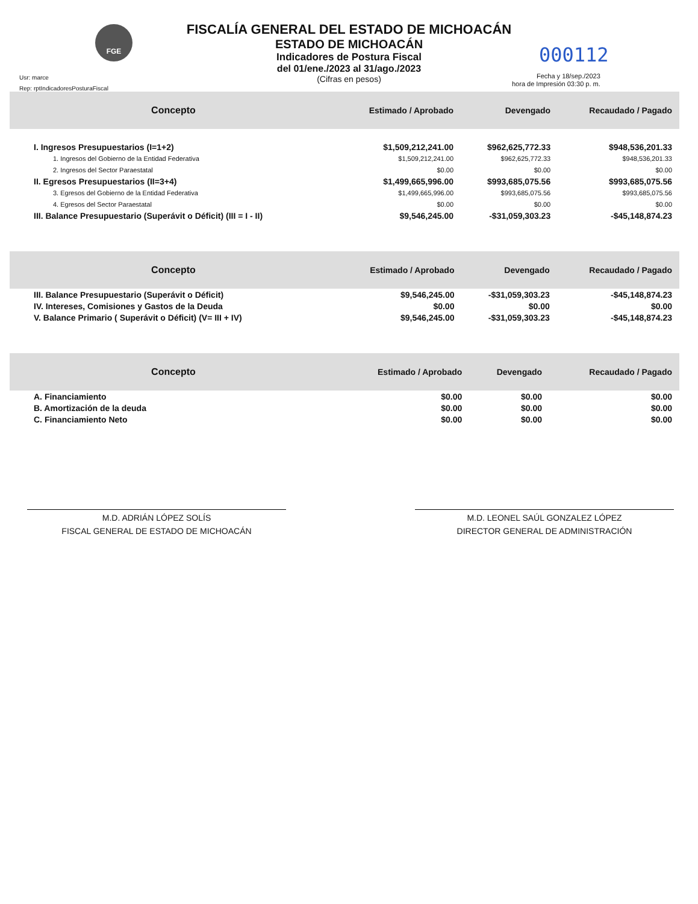FGE
FISCALÍA GENERAL DEL ESTADO DE MICHOACÁN
ESTADO DE MICHOACÁN
Indicadores de Postura Fiscal
del 01/ene./2023 al 31/ago./2023
(Cifras en pesos)
Usr: marce
Rep: rptIndicadoresPosturaFiscal
000112
Fecha y 18/sep./2023
hora de Impresión 03:30 p. m.
| Concepto | Estimado / Aprobado | Devengado | Recaudado / Pagado |
| --- | --- | --- | --- |
| I. Ingresos Presupuestarios (I=1+2) | $1,509,212,241.00 | $962,625,772.33 | $948,536,201.33 |
| 1. Ingresos del Gobierno de la Entidad Federativa | $1,509,212,241.00 | $962,625,772.33 | $948,536,201.33 |
| 2. Ingresos del Sector Paraestatal | $0.00 | $0.00 | $0.00 |
| II. Egresos Presupuestarios (II=3+4) | $1,499,665,996.00 | $993,685,075.56 | $993,685,075.56 |
| 3. Egresos del Gobierno de la Entidad Federativa | $1,499,665,996.00 | $993,685,075.56 | $993,685,075.56 |
| 4. Egresos del Sector Paraestatal | $0.00 | $0.00 | $0.00 |
| III. Balance Presupuestario (Superávit o Déficit) (III = I - II) | $9,546,245.00 | -$31,059,303.23 | -$45,148,874.23 |
| Concepto | Estimado / Aprobado | Devengado | Recaudado / Pagado |
| --- | --- | --- | --- |
| III. Balance Presupuestario (Superávit o Déficit) | $9,546,245.00 | -$31,059,303.23 | -$45,148,874.23 |
| IV. Intereses, Comisiones y Gastos de la Deuda | $0.00 | $0.00 | $0.00 |
| V. Balance Primario ( Superávit o Déficit) (V= III + IV) | $9,546,245.00 | -$31,059,303.23 | -$45,148,874.23 |
| Concepto | Estimado / Aprobado | Devengado | Recaudado / Pagado |
| --- | --- | --- | --- |
| A. Financiamiento | $0.00 | $0.00 | $0.00 |
| B. Amortización de la deuda | $0.00 | $0.00 | $0.00 |
| C. Financiamiento Neto | $0.00 | $0.00 | $0.00 |
M.D. ADRIÁN LÓPEZ SOLÍS
FISCAL GENERAL DE ESTADO DE MICHOACÁN
M.D. LEONEL SAÚL GONZALEZ LÓPEZ
DIRECTOR GENERAL DE ADMINISTRACIÓN